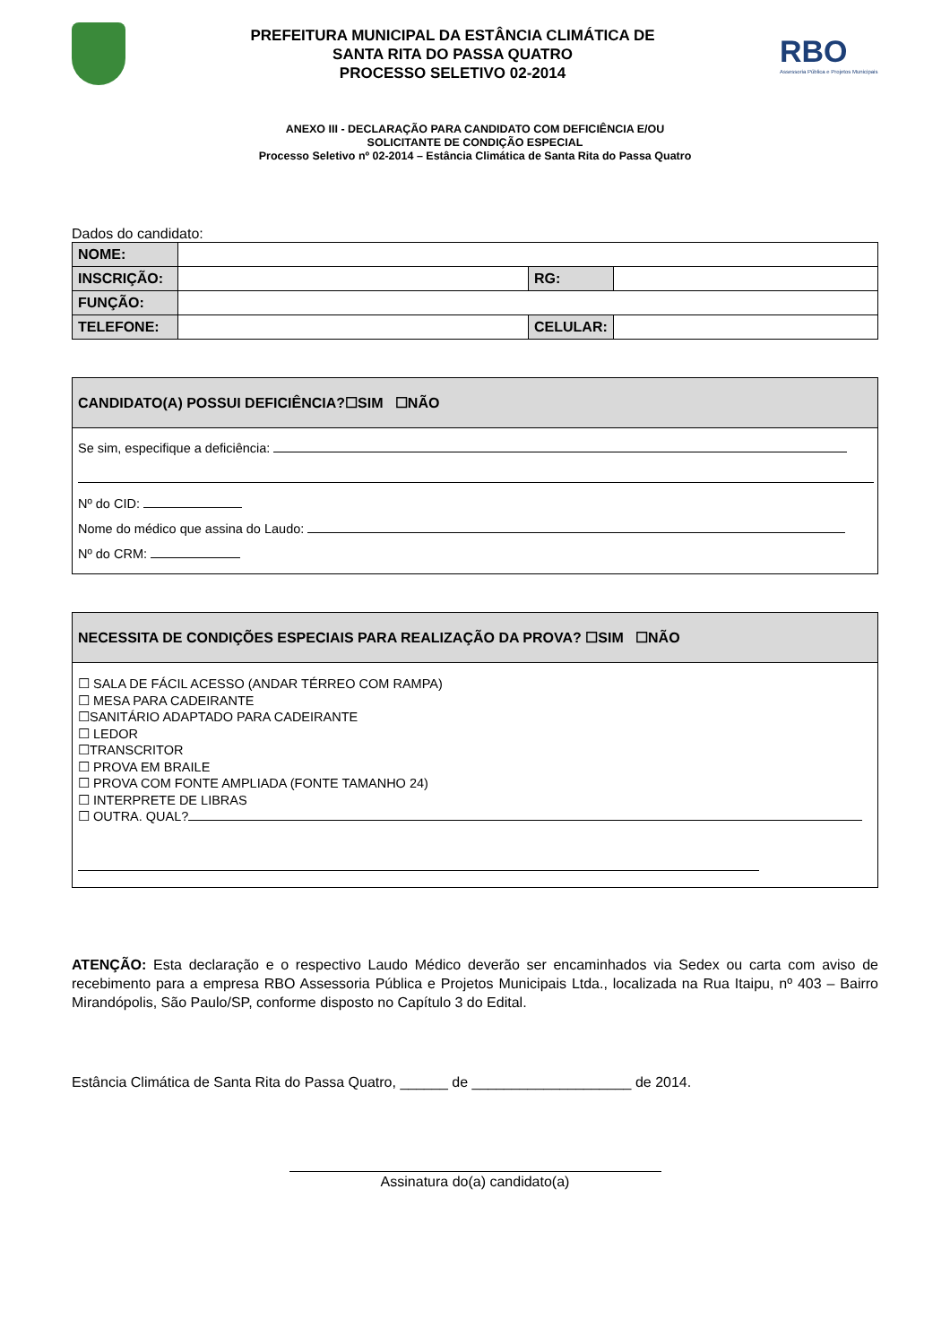PREFEITURA MUNICIPAL DA ESTÂNCIA CLIMÁTICA DE
SANTA RITA DO PASSA QUATRO
PROCESSO SELETIVO 02-2014
RBO
Assessoria Pública e Projetos Municipais
ANEXO III - DECLARAÇÃO PARA CANDIDATO COM DEFICIÊNCIA E/OU
SOLICITANTE DE CONDIÇÃO ESPECIAL
Processo Seletivo nº 02-2014 – Estância Climática de Santa Rita do Passa Quatro
Dados do candidato:
| NOME: | | | |
| INSCRIÇÃO: | | RG: | |
| FUNÇÃO: | | | |
| TELEFONE: | | CELULAR: | |
CANDIDATO(A) POSSUI DEFICIÊNCIA?☐SIM ☐NÃO
Se sim, especifique a deficiência:
Nº do CID:
Nome do médico que assina do Laudo:
Nº do CRM:
NECESSITA DE CONDIÇÕES ESPECIAIS PARA REALIZAÇÃO DA PROVA? ☐SIM ☐NÃO
☐ SALA DE FÁCIL ACESSO (ANDAR TÉRREO COM RAMPA)
☐ MESA PARA CADEIRANTE
☐SANITÁRIO ADAPTADO PARA CADEIRANTE
☐ LEDOR
☐TRANSCRITOR
☐ PROVA EM BRAILE
☐ PROVA COM FONTE AMPLIADA (FONTE TAMANHO 24)
☐ INTERPRETE DE LIBRAS
☐ OUTRA. QUAL?
ATENÇÃO: Esta declaração e o respectivo Laudo Médico deverão ser encaminhados via Sedex ou carta com aviso de recebimento para a empresa RBO Assessoria Pública e Projetos Municipais Ltda., localizada na Rua Itaipu, nº 403 – Bairro Mirandópolis, São Paulo/SP, conforme disposto no Capítulo 3 do Edital.
Estância Climática de Santa Rita do Passa Quatro, ______ de ____________________ de 2014.
Assinatura do(a) candidato(a)